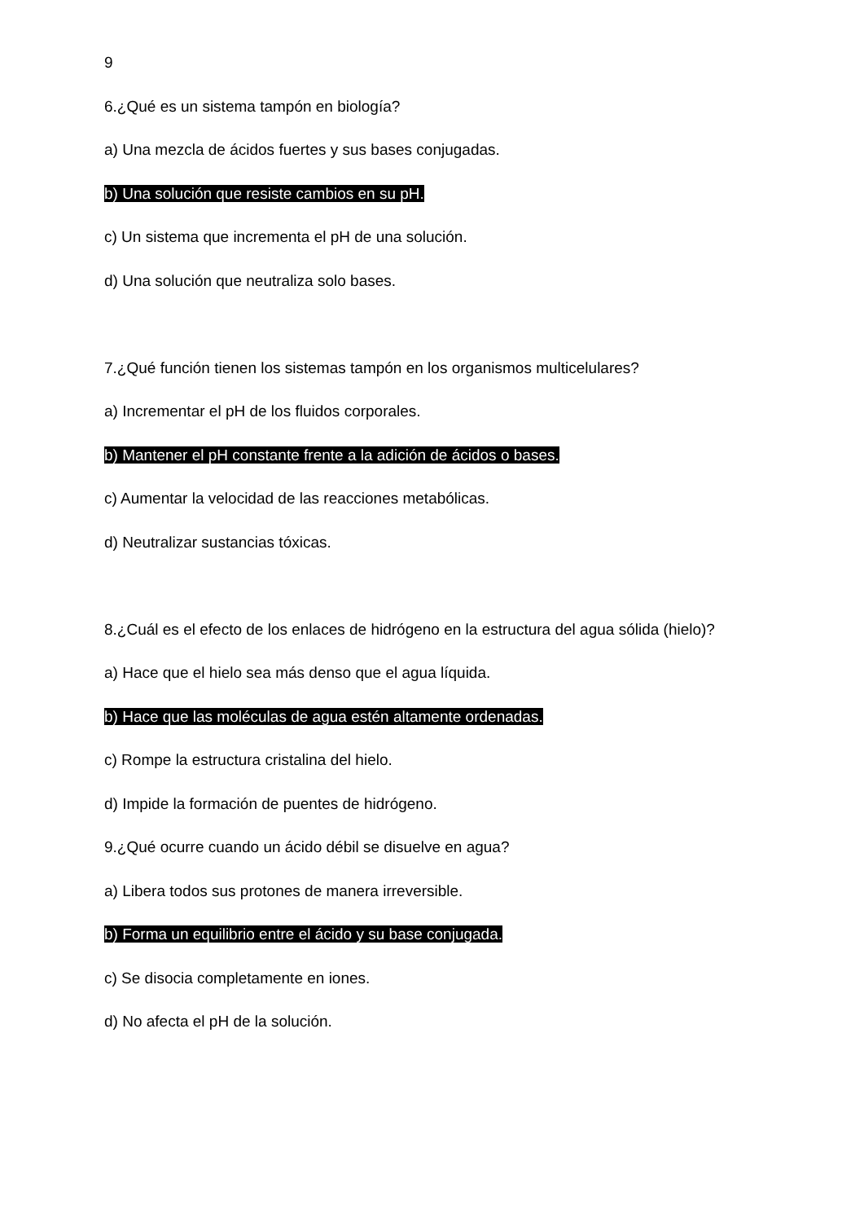9
6.¿Qué es un sistema tampón en biología?
a) Una mezcla de ácidos fuertes y sus bases conjugadas.
b) Una solución que resiste cambios en su pH.
c) Un sistema que incrementa el pH de una solución.
d) Una solución que neutraliza solo bases.
7.¿Qué función tienen los sistemas tampón en los organismos multicelulares?
a) Incrementar el pH de los fluidos corporales.
b) Mantener el pH constante frente a la adición de ácidos o bases.
c) Aumentar la velocidad de las reacciones metabólicas.
d) Neutralizar sustancias tóxicas.
8.¿Cuál es el efecto de los enlaces de hidrógeno en la estructura del agua sólida (hielo)?
a) Hace que el hielo sea más denso que el agua líquida.
b) Hace que las moléculas de agua estén altamente ordenadas.
c) Rompe la estructura cristalina del hielo.
d) Impide la formación de puentes de hidrógeno.
9.¿Qué ocurre cuando un ácido débil se disuelve en agua?
a) Libera todos sus protones de manera irreversible.
b) Forma un equilibrio entre el ácido y su base conjugada.
c) Se disocia completamente en iones.
d) No afecta el pH de la solución.